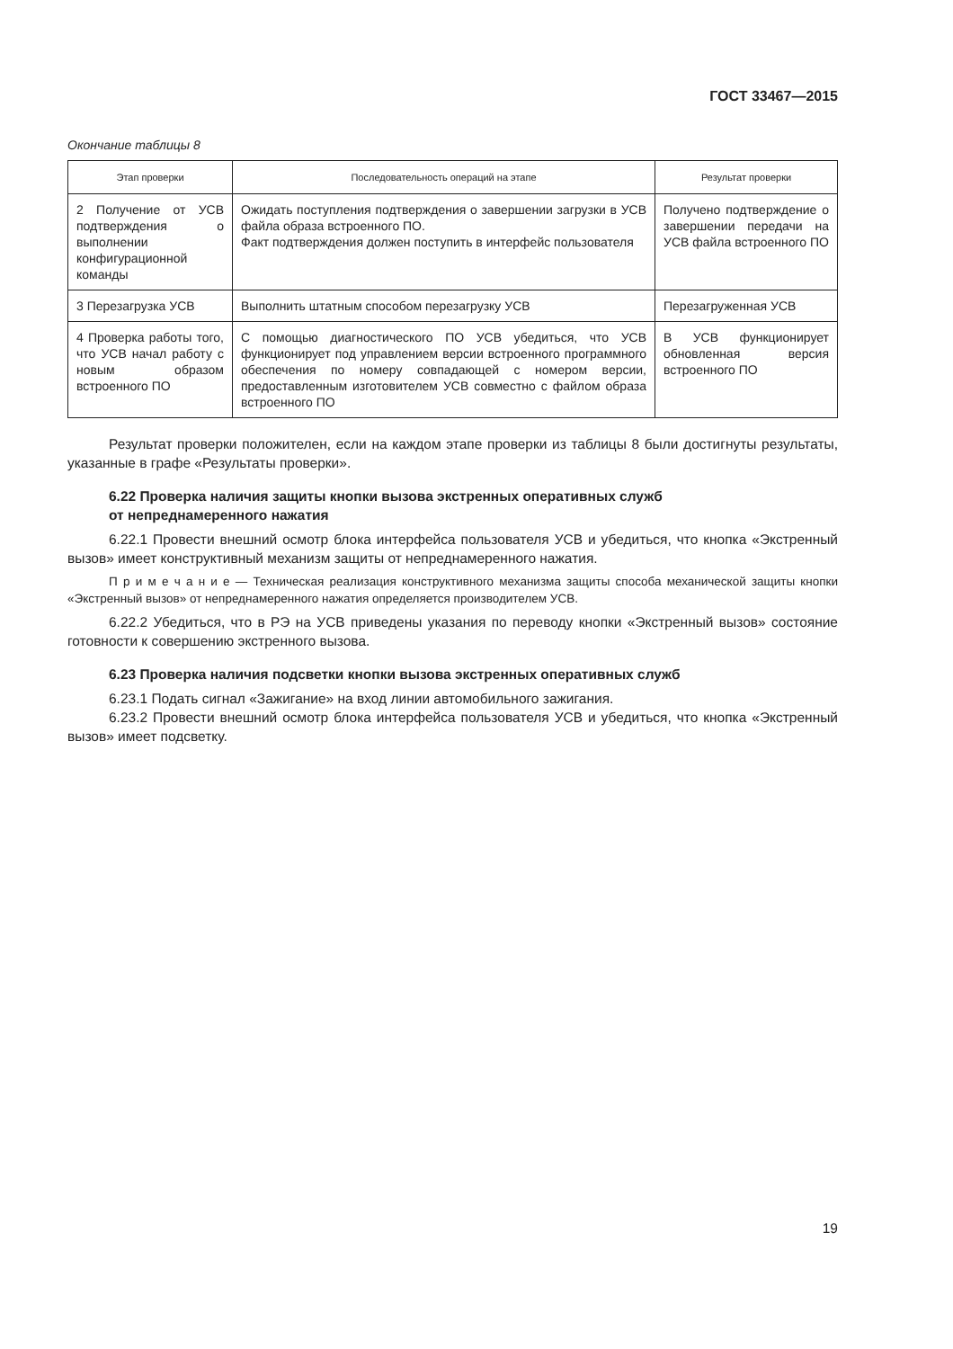ГОСТ 33467—2015
Окончание таблицы 8
| Этап проверки | Последовательность операций на этапе | Результат проверки |
| --- | --- | --- |
| 2 Получение от УСВ подтверждения о выполнении конфигурационной команды | Ожидать поступления подтверждения о завершении загрузки в УСВ файла образа встроенного ПО. Факт подтверждения должен поступить в интерфейс пользователя | Получено подтверждение о завершении передачи на УСВ файла встроенного ПО |
| 3 Перезагрузка УСВ | Выполнить штатным способом перезагрузку УСВ | Перезагруженная УСВ |
| 4 Проверка работы того, что УСВ начал работу с новым образом встроенного ПО | С помощью диагностического ПО УСВ убедиться, что УСВ функционирует под управлением версии встроенного программного обеспечения по номеру совпадающей с номером версии, предоставленным изготовителем УСВ совместно с файлом образа встроенного ПО | В УСВ функционирует обновленная версия встроенного ПО |
Результат проверки положителен, если на каждом этапе проверки из таблицы 8 были достигнуты результаты, указанные в графе «Результаты проверки».
6.22 Проверка наличия защиты кнопки вызова экстренных оперативных служб
от непреднамеренного нажатия
6.22.1 Провести внешний осмотр блока интерфейса пользователя УСВ и убедиться, что кнопка «Экстренный вызов» имеет конструктивный механизм защиты от непреднамеренного нажатия.
П р и м е ч а н и е — Техническая реализация конструктивного механизма защиты способа механической защиты кнопки «Экстренный вызов» от непреднамеренного нажатия определяется производителем УСВ.
6.22.2 Убедиться, что в РЭ на УСВ приведены указания по переводу кнопки «Экстренный вызов» состояние готовности к совершению экстренного вызова.
6.23 Проверка наличия подсветки кнопки вызова экстренных оперативных служб
6.23.1 Подать сигнал «Зажигание» на вход линии автомобильного зажигания.
6.23.2 Провести внешний осмотр блока интерфейса пользователя УСВ и убедиться, что кнопка «Экстренный вызов» имеет подсветку.
19